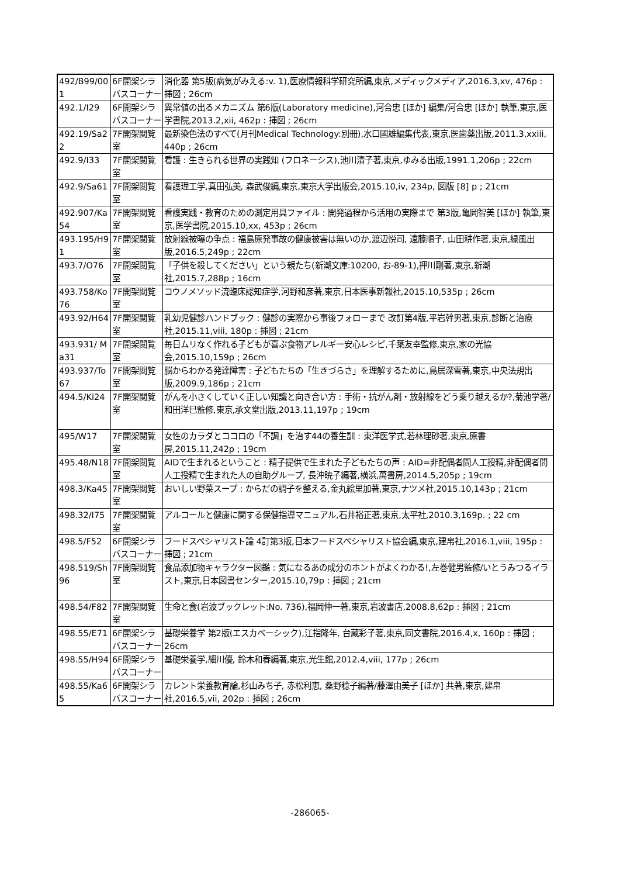| 492/B99/001 | 6F開架シラバスコーナー | 消化器 第5版(病気がみえる:v. 1),医療情報科学研究所編,東京,メディックメディア,2016.3,xv, 476p : 挿図 ; 26cm |
| 492.1/I29 | 6F開架シラバスコーナー | 異常値の出るメカニズム 第6版(Laboratory medicine),河合忠 [ほか] 編集/河合忠 [ほか] 執筆,東京,医学書院,2013.2,xii, 462p : 挿図 ; 26cm |
| 492.19/Sa22 | 7F開架閲覧室 | 最新染色法のすべて(月刊Medical Technology:別冊),水口國雄編集代表,東京,医歯薬出版,2011.3,xxiii, 440p ; 26cm |
| 492.9/I33 | 7F開架閲覧室 | 看護 : 生きられる世界の実践知 (フロネーシス),池川清子著,東京,ゆみる出版,1991.1,206p ; 22cm |
| 492.9/Sa61 | 7F開架閲覧室 | 看護理工学,真田弘美, 森武俊編,東京,東京大学出版会,2015.10,iv, 234p, 図版 [8] p ; 21cm |
| 492.907/Ka54 | 7F開架閲覧室 | 看護実践・教育のための測定用具ファイル : 開発過程から活用の実際まで 第3版,亀岡智美 [ほか] 執筆,東京,医学書院,2015.10,xx, 453p ; 26cm |
| 493.195/H91 | 7F開架閲覧室 | 放射線被曝の争点 : 福島原発事故の健康被害は無いのか,渡辺悦司, 遠藤順子, 山田耕作著,東京,緑風出版,2016.5,249p ; 22cm |
| 493.7/O76 | 7F開架閲覧室 | 「子供を殺してください」という親たち(新潮文庫:10200, お-89-1),押川剛著,東京,新潮社,2015.7,288p ; 16cm |
| 493.758/Ko76 | 7F開架閲覧室 | コウノメソッド流臨床認知症学,河野和彦著,東京,日本医事新報社,2015.10,535p ; 26cm |
| 493.92/H64 | 7F開架閲覧室 | 乳幼児健診ハンドブック : 健診の実際から事後フォローまで 改訂第4版,平岩幹男著,東京,診断と治療社,2015.11,viii, 180p : 挿図 ; 21cm |
| 493.931/ Ma31 | 7F開架閲覧室 | 毎日ムリなく作れる子どもが喜ぶ食物アレルギー安心レシピ,千葉友幸監修,東京,家の光協会,2015.10,159p ; 26cm |
| 493.937/To67 | 7F開架閲覧室 | 脳からわかる発達障害 : 子どもたちの「生きづらさ」を理解するために,鳥居深雪著,東京,中央法規出版,2009.9,186p ; 21cm |
| 494.5/Ki24 | 7F開架閲覧室 | がんを小さくしていく正しい知識と向き合い方 : 手術・抗がん剤・放射線をどう乗り越えるか?,菊池学著/和田洋巳監修,東京,承文堂出版,2013.11,197p ; 19cm |
| 495/W17 | 7F開架閲覧室 | 女性のカラダとココロの「不調」を治す44の養生訓 : 東洋医学式,若林理砂著,東京,原書房,2015.11,242p ; 19cm |
| 495.48/N18 | 7F開架閲覧室 | AIDで生まれるということ : 精子提供で生まれた子どもたちの声 : AID=非配偶者間人工授精,非配偶者間人工授精で生まれた人の自助グループ, 長沖暁子編著,横浜,萬書房,2014.5,205p ; 19cm |
| 498.3/Ka45 | 7F開架閲覧室 | おいしい野菜スープ : からだの調子を整える,金丸絵里加著,東京,ナツメ社,2015.10,143p ; 21cm |
| 498.32/I75 | 7F開架閲覧室 | アルコールと健康に関する保健指導マニュアル,石井裕正著,東京,太平社,2010.3,169p. ; 22 cm |
| 498.5/F52 | 6F開架シラバスコーナー | フードスペシャリスト論 4訂第3版,日本フードスペシャリスト協会編,東京,建帛社,2016.1,viii, 195p : 挿図 ; 21cm |
| 498.519/Sh96 | 7F開架閲覧室 | 食品添加物キャラクター図鑑 : 気になるあの成分のホントがよくわかる!,左巻健男監修/いとうみつるイラスト,東京,日本図書センター,2015.10,79p : 挿図 ; 21cm |
| 498.54/F82 | 7F開架閲覧室 | 生命と食(岩波ブックレット:No. 736),福岡伸一著,東京,岩波書店,2008.8,62p : 挿図 ; 21cm |
| 498.55/E71 | 6F開架シラバスコーナー | 基礎栄養学 第2版(エスカベーシック),江指隆年, 台蔵彩子著,東京,同文書院,2016.4,x, 160p : 挿図 ; 26cm |
| 498.55/H94 | 6F開架シラバスコーナー | 基礎栄養学,細川優, 鈴木和春編著,東京,光生館,2012.4,viii, 177p ; 26cm |
| 498.55/Ka65 | 6F開架シラバスコーナー | カレント栄養教育論,杉山みち子, 赤松利恵, 桑野稔子編著/藤澤由美子 [ほか] 共著,東京,建帛社,2016.5,vii, 202p : 挿図 ; 26cm |
-286065-